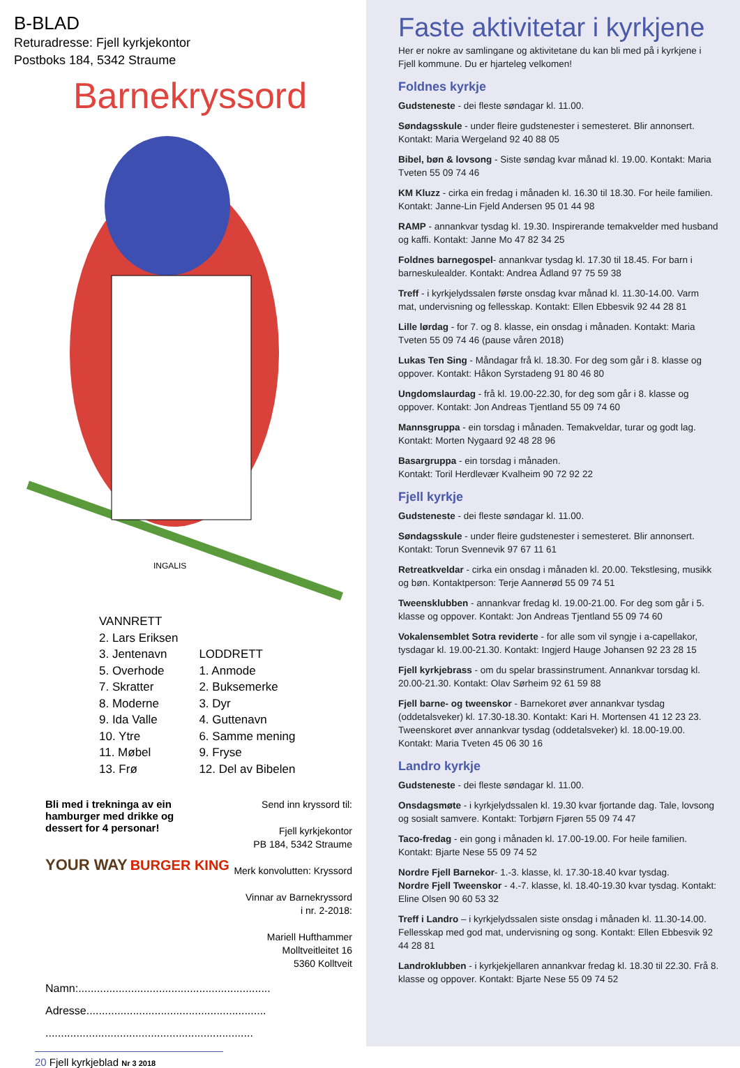B-BLAD
Returadresse: Fjell kyrkjekontor
Postboks 184, 5342 Straume
Barnekryssord
INGALIS
VANNRETT
2. Lars Eriksen
3. Jentenavn
5. Overhode
7. Skratter
8. Moderne
9. Ida Valle
10. Ytre
11. Møbel
13. Frø
LODDRETT
1. Anmode
2. Buksemerke
3. Dyr
4. Guttenavn
6. Samme mening
9. Fryse
12. Del av Bibelen
Bli med i trekninga av ein
hamburger med drikke og
dessert for 4 personar!
YOUR WAY BURGER KING
Send inn kryssord til:
Fjell kyrkjekontor
PB 184, 5342 Straume
Merk konvolutten: Kryssord
Vinnar av Barnekryssord
i nr. 2-2018:
Mariell Hufthammer
Molltveitleitet 16
5360 Kolltveit
Namn:..............................................................
Adresse..........................................................
...................................................................
20 Fjell kyrkjeblad Nr 3 2018
Faste aktivitetar i kyrkjene
Her er nokre av samlingane og aktivitetane du kan bli med på i kyrkjene i Fjell kommune. Du er hjarteleg velkomen!
Foldnes kyrkje
Gudsteneste - dei fleste søndagar kl. 11.00.
Søndagsskule - under fleire gudstenester i semesteret. Blir annonsert. Kontakt: Maria Wergeland 92 40 88 05
Bibel, bøn & lovsong - Siste søndag kvar månad kl. 19.00. Kontakt: Maria Tveten 55 09 74 46
KM Kluzz - cirka ein fredag i månaden kl. 16.30 til 18.30. For heile familien. Kontakt: Janne-Lin Fjeld Andersen 95 01 44 98
RAMP - annankvar tysdag kl. 19.30. Inspirerande temakvelder med husband og kaffi. Kontakt: Janne Mo 47 82 34 25
Foldnes barnegospel- annankvar tysdag kl. 17.30 til 18.45. For barn i barneskulealder. Kontakt: Andrea Ådland 97 75 59 38
Treff - i kyrkjelydssalen første onsdag kvar månad kl. 11.30-14.00. Varm mat, undervisning og fellesskap. Kontakt: Ellen Ebbesvik 92 44 28 81
Lille lørdag - for 7. og 8. klasse, ein onsdag i månaden. Kontakt: Maria Tveten 55 09 74 46 (pause våren 2018)
Lukas Ten Sing - Måndagar frå kl. 18.30. For deg som går i 8. klasse og oppover. Kontakt: Håkon Syrstadeng 91 80 46 80
Ungdomslaurdag - frå kl. 19.00-22.30, for deg som går i 8. klasse og oppover. Kontakt: Jon Andreas Tjentland 55 09 74 60
Mannsgruppa - ein torsdag i månaden. Temakveldar, turar og godt lag. Kontakt: Morten Nygaard 92 48 28 96
Basargruppa - ein torsdag i månaden.
Kontakt: Toril Herdlevær Kvalheim 90 72 92 22
Fjell kyrkje
Gudsteneste - dei fleste søndagar kl. 11.00.
Søndagsskule - under fleire gudstenester i semesteret. Blir annonsert. Kontakt: Torun Svennevik 97 67 11 61
Retreatkveldar - cirka ein onsdag i månaden kl. 20.00. Tekstlesing, musikk og bøn. Kontaktperson: Terje Aannerød 55 09 74 51
Tweensklubben - annankvar fredag kl. 19.00-21.00. For deg som går i 5. klasse og oppover. Kontakt: Jon Andreas Tjentland 55 09 74 60
Vokalensemblet Sotra reviderte - for alle som vil syngje i a-capellakor, tysdagar kl. 19.00-21.30. Kontakt: Ingjerd Hauge Johansen 92 23 28 15
Fjell kyrkjebrass - om du spelar brassinstrument. Annankvar torsdag kl. 20.00-21.30. Kontakt: Olav Sørheim 92 61 59 88
Fjell barne- og tweenskor - Barnekoret øver annankvar tysdag (oddetalsveker) kl. 17.30-18.30. Kontakt: Kari H. Mortensen 41 12 23 23. Tweenskoret øver annankvar tysdag (oddetalsveker) kl. 18.00-19.00. Kontakt: Maria Tveten 45 06 30 16
Landro kyrkje
Gudsteneste - dei fleste søndagar kl. 11.00.
Onsdagsmøte - i kyrkjelydssalen kl. 19.30 kvar fjortande dag. Tale, lovsong og sosialt samvere. Kontakt: Torbjørn Fjøren 55 09 74 47
Taco-fredag - ein gong i månaden kl. 17.00-19.00. For heile familien. Kontakt: Bjarte Nese 55 09 74 52
Nordre Fjell Barnekor- 1.-3. klasse, kl. 17.30-18.40 kvar tysdag.
Nordre Fjell Tweenskor - 4.-7. klasse, kl. 18.40-19.30 kvar tysdag. Kontakt: Eline Olsen 90 60 53 32
Treff i Landro – i kyrkjelydssalen siste onsdag i månaden kl. 11.30-14.00. Fellesskap med god mat, undervisning og song. Kontakt: Ellen Ebbesvik 92 44 28 81
Landroklubben - i kyrkjekjellaren annankvar fredag kl. 18.30 til 22.30. Frå 8. klasse og oppover. Kontakt: Bjarte Nese 55 09 74 52